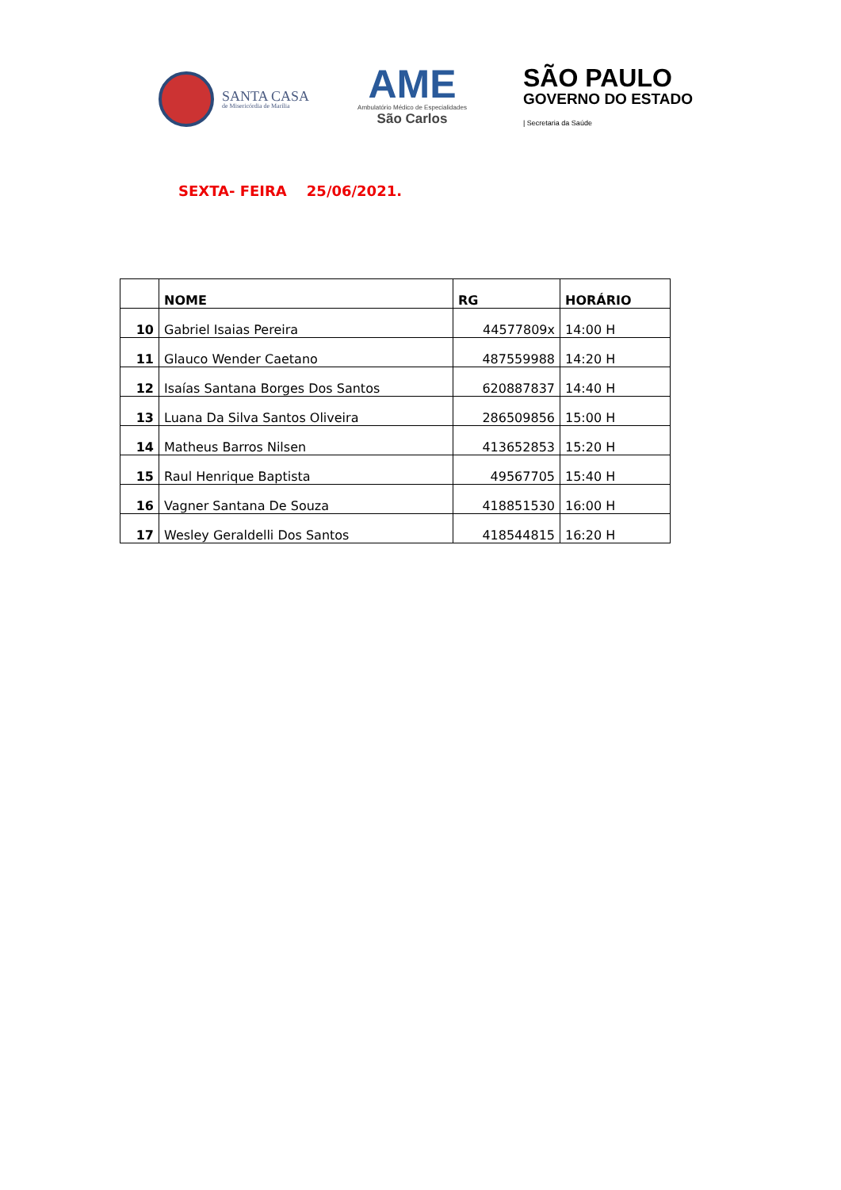SANTA CASA
de Misericórdia de Marília
AME
Ambulatório Médico de Especialidades
São Carlos
SÃO PAULO
GOVERNO DO ESTADO
| Secretaria da Saúde
SEXTA- FEIRA 25/06/2021.
| | NOME | RG | HORÁRIO |
| --- | --- | --- | --- |
| 10 | Gabriel Isaias Pereira | 44577809x | 14:00 H |
| 11 | Glauco Wender Caetano | 487559988 | 14:20 H |
| 12 | Isaías Santana Borges Dos Santos | 620887837 | 14:40 H |
| 13 | Luana Da Silva Santos Oliveira | 286509856 | 15:00 H |
| 14 | Matheus Barros Nilsen | 413652853 | 15:20 H |
| 15 | Raul Henrique Baptista | 49567705 | 15:40 H |
| 16 | Vagner Santana De Souza | 418851530 | 16:00 H |
| 17 | Wesley Geraldelli Dos Santos | 418544815 | 16:20 H |